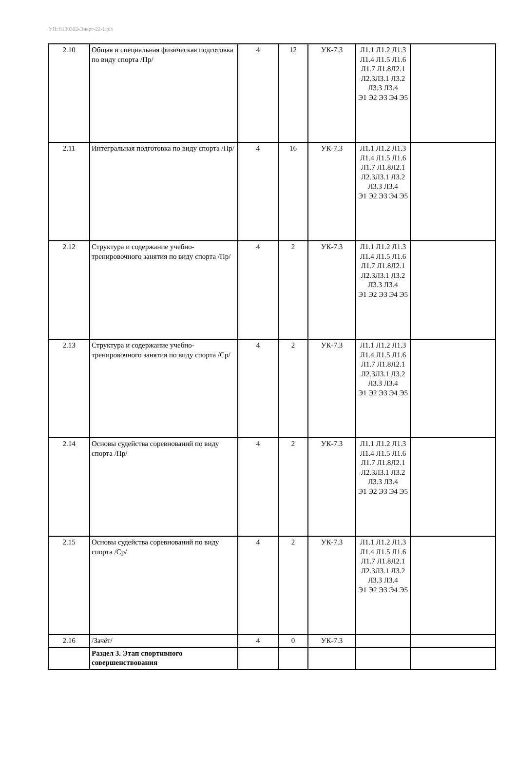УП: b130302-Энерг-22-1.plx
| 2.10 | Общая и специальная физическая подготовка по виду спорта /Пр/ | 4 | 12 | УК-7.3 | Л1.1 Л1.2 Л1.3 Л1.4 Л1.5 Л1.6 Л1.7 Л1.8Л2.1 Л2.3Л3.1 Л3.2 Л3.3 Л3.4 Э1 Э2 Э3 Э4 Э5 | |
| 2.11 | Интегральная подготовка по виду спорта /Пр/ | 4 | 16 | УК-7.3 | Л1.1 Л1.2 Л1.3 Л1.4 Л1.5 Л1.6 Л1.7 Л1.8Л2.1 Л2.3Л3.1 Л3.2 Л3.3 Л3.4 Э1 Э2 Э3 Э4 Э5 | |
| 2.12 | Структура и содержание учебно-тренировочного занятия по виду спорта /Пр/ | 4 | 2 | УК-7.3 | Л1.1 Л1.2 Л1.3 Л1.4 Л1.5 Л1.6 Л1.7 Л1.8Л2.1 Л2.3Л3.1 Л3.2 Л3.3 Л3.4 Э1 Э2 Э3 Э4 Э5 | |
| 2.13 | Структура и содержание учебно-тренировочного занятия по виду спорта /Ср/ | 4 | 2 | УК-7.3 | Л1.1 Л1.2 Л1.3 Л1.4 Л1.5 Л1.6 Л1.7 Л1.8Л2.1 Л2.3Л3.1 Л3.2 Л3.3 Л3.4 Э1 Э2 Э3 Э4 Э5 | |
| 2.14 | Основы судейства соревнований по виду спорта /Пр/ | 4 | 2 | УК-7.3 | Л1.1 Л1.2 Л1.3 Л1.4 Л1.5 Л1.6 Л1.7 Л1.8Л2.1 Л2.3Л3.1 Л3.2 Л3.3 Л3.4 Э1 Э2 Э3 Э4 Э5 | |
| 2.15 | Основы судейства соревнований по виду спорта /Ср/ | 4 | 2 | УК-7.3 | Л1.1 Л1.2 Л1.3 Л1.4 Л1.5 Л1.6 Л1.7 Л1.8Л2.1 Л2.3Л3.1 Л3.2 Л3.3 Л3.4 Э1 Э2 Э3 Э4 Э5 | |
| 2.16 | /Зачёт/ | 4 | 0 | УК-7.3 | | |
| | Раздел 3. Этап спортивного совершенствования | | | | | |